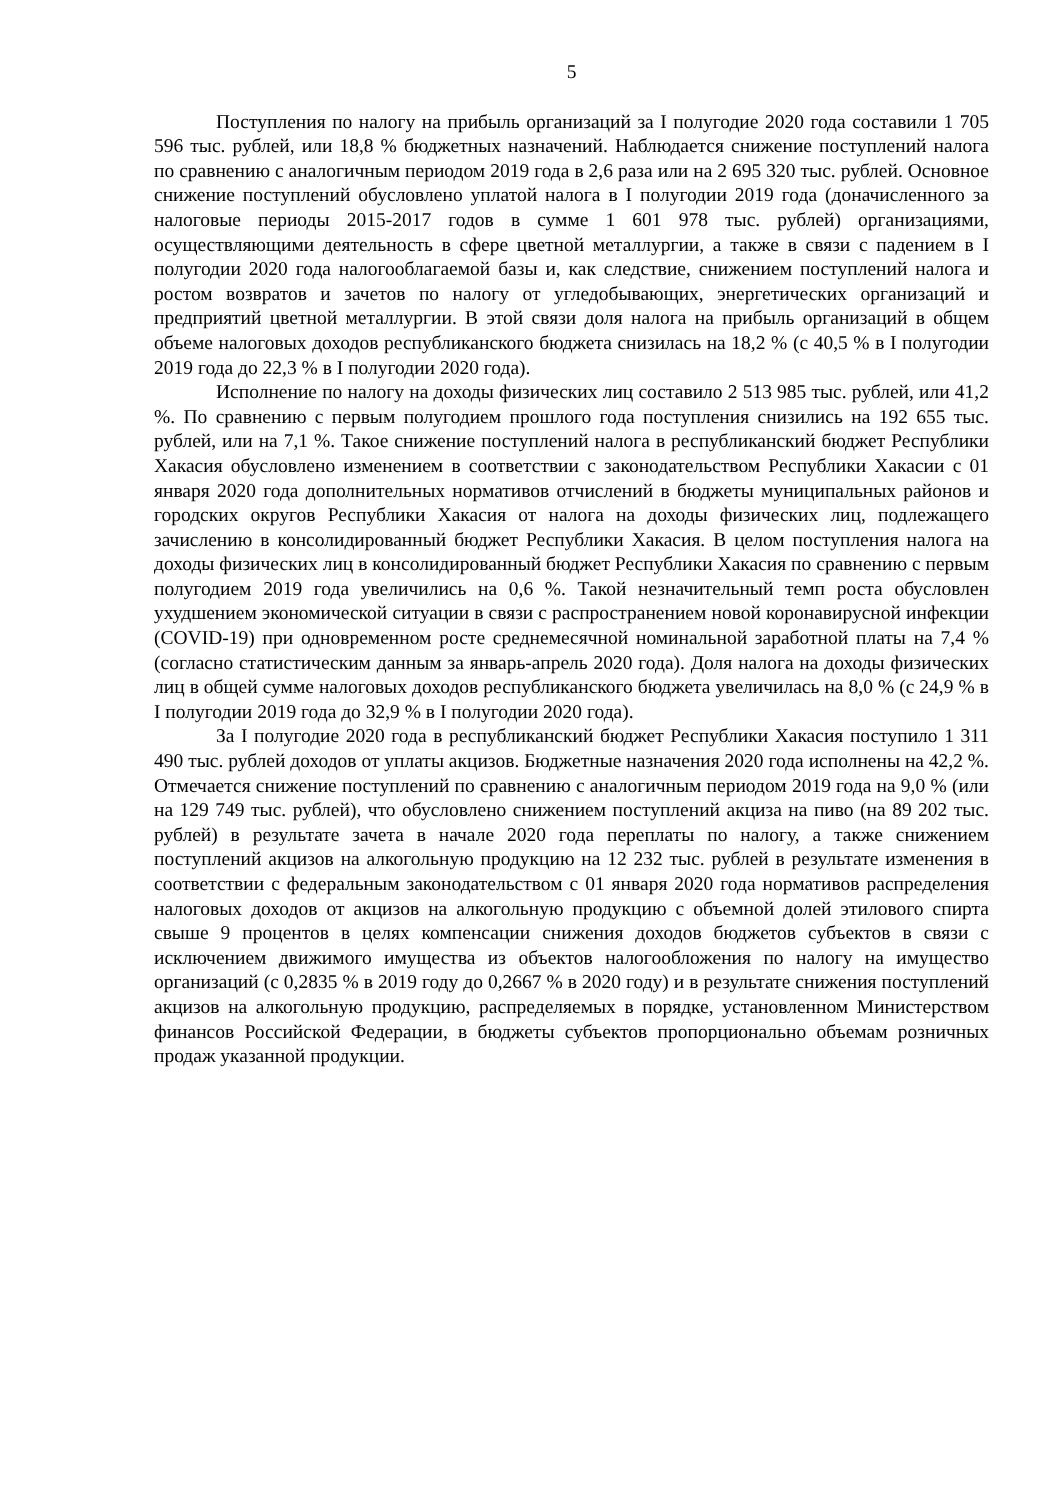5
Поступления по налогу на прибыль организаций за I полугодие 2020 года составили 1 705 596 тыс. рублей, или 18,8 % бюджетных назначений. Наблюдается снижение поступлений налога по сравнению с аналогичным периодом 2019 года в 2,6 раза или на 2 695 320 тыс. рублей. Основное снижение поступлений обусловлено уплатой налога в I полугодии 2019 года (доначисленного за налоговые периоды 2015-2017 годов в сумме 1 601 978 тыс. рублей) организациями, осуществляющими деятельность в сфере цветной металлургии, а также в связи с падением в I полугодии 2020 года налогооблагаемой базы и, как следствие, снижением поступлений налога и ростом возвратов и зачетов по налогу от угледобывающих, энергетических организаций и предприятий цветной металлургии. В этой связи доля налога на прибыль организаций в общем объеме налоговых доходов республиканского бюджета снизилась на 18,2 % (с 40,5 % в I полугодии 2019 года до 22,3 % в I полугодии 2020 года).
Исполнение по налогу на доходы физических лиц составило 2 513 985 тыс. рублей, или 41,2 %. По сравнению с первым полугодием прошлого года поступления снизились на 192 655 тыс. рублей, или на 7,1 %. Такое снижение поступлений налога в республиканский бюджет Республики Хакасия обусловлено изменением в соответствии с законодательством Республики Хакасии с 01 января 2020 года дополнительных нормативов отчислений в бюджеты муниципальных районов и городских округов Республики Хакасия от налога на доходы физических лиц, подлежащего зачислению в консолидированный бюджет Республики Хакасия. В целом поступления налога на доходы физических лиц в консолидированный бюджет Республики Хакасия по сравнению с первым полугодием 2019 года увеличились на 0,6 %. Такой незначительный темп роста обусловлен ухудшением экономической ситуации в связи с распространением новой коронавирусной инфекции (COVID-19) при одновременном росте среднемесячной номинальной заработной платы на 7,4 % (согласно статистическим данным за январь-апрель 2020 года). Доля налога на доходы физических лиц в общей сумме налоговых доходов республиканского бюджета увеличилась на 8,0 % (с 24,9 % в I полугодии 2019 года до 32,9 % в I полугодии 2020 года).
За I полугодие 2020 года в республиканский бюджет Республики Хакасия поступило 1 311 490 тыс. рублей доходов от уплаты акцизов. Бюджетные назначения 2020 года исполнены на 42,2 %. Отмечается снижение поступлений по сравнению с аналогичным периодом 2019 года на 9,0 % (или на 129 749 тыс. рублей), что обусловлено снижением поступлений акциза на пиво (на 89 202 тыс. рублей) в результате зачета в начале 2020 года переплаты по налогу, а также снижением поступлений акцизов на алкогольную продукцию на 12 232 тыс. рублей в результате изменения в соответствии с федеральным законодательством с 01 января 2020 года нормативов распределения налоговых доходов от акцизов на алкогольную продукцию с объемной долей этилового спирта свыше 9 процентов в целях компенсации снижения доходов бюджетов субъектов в связи с исключением движимого имущества из объектов налогообложения по налогу на имущество организаций (с 0,2835 % в 2019 году до 0,2667 % в 2020 году) и в результате снижения поступлений акцизов на алкогольную продукцию, распределяемых в порядке, установленном Министерством финансов Российской Федерации, в бюджеты субъектов пропорционально объемам розничных продаж указанной продукции.